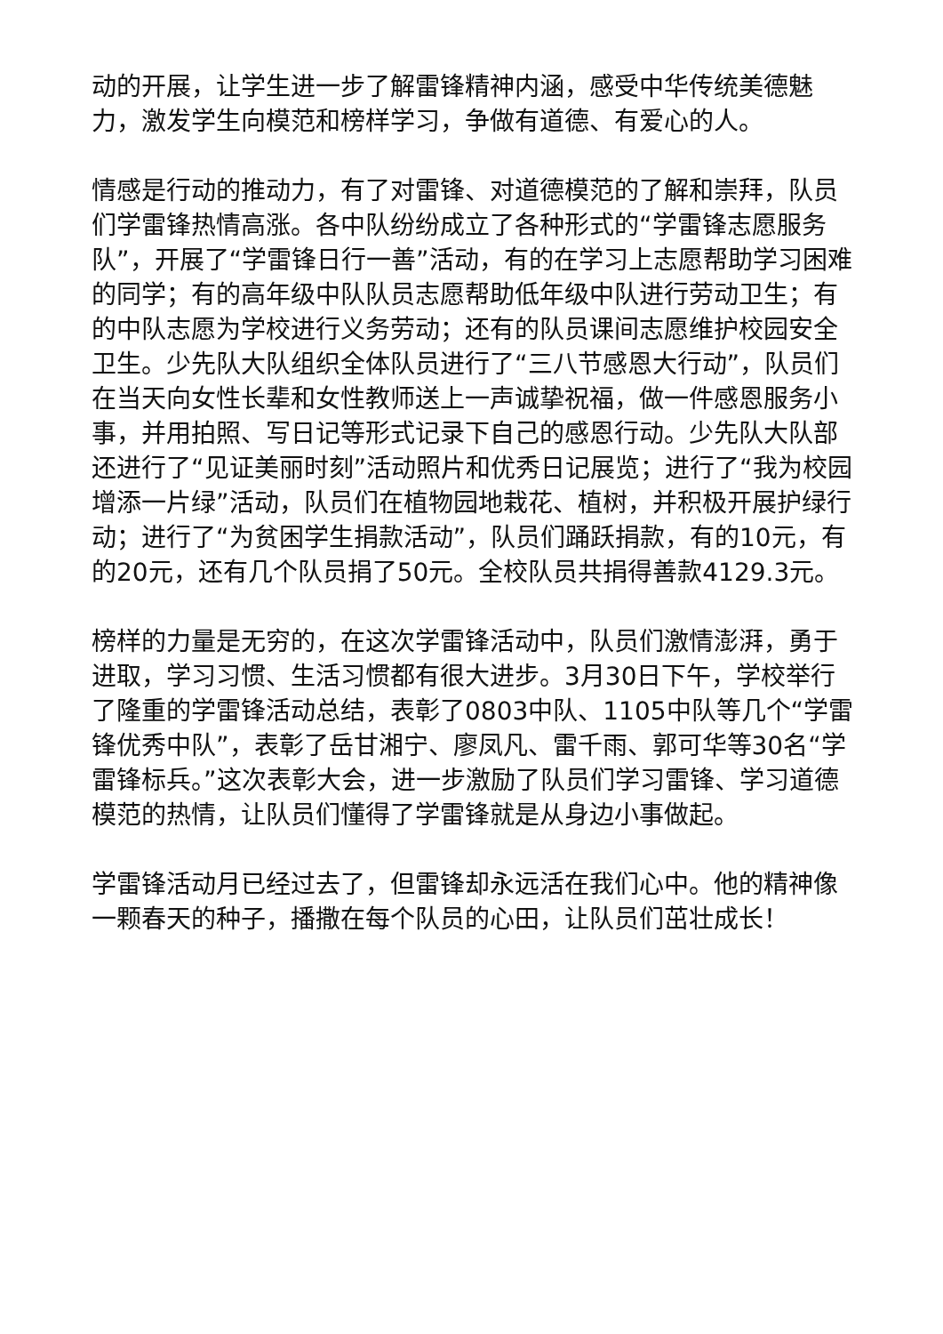动的开展，让学生进一步了解雷锋精神内涵，感受中华传统美德魅力，激发学生向模范和榜样学习，争做有道德、有爱心的人。
情感是行动的推动力，有了对雷锋、对道德模范的了解和崇拜，队员们学雷锋热情高涨。各中队纷纷成立了各种形式的“学雷锋志愿服务队”，开展了“学雷锋日行一善”活动，有的在学习上志愿帮助学习困难的同学；有的高年级中队队员志愿帮助低年级中队进行劳动卫生；有的中队志愿为学校进行义务劳动；还有的队员课间志愿维护校园安全卫生。少先队大队组织全体队员进行了“三八节感恩大行动”，队员们在当天向女性长辈和女性教师送上一声诚挚祝福，做一件感恩服务小事，并用拍照、写日记等形式记录下自己的感恩行动。少先队大队部还进行了“见证美丽时刻”活动照片和优秀日记展览；进行了“我为校园增添一片绿”活动，队员们在植物园地栽花、植树，并积极开展护绿行动；进行了“为贫困学生捐款活动”，队员们踊跃捐款，有的10元，有的20元，还有几个队员捐了50元。全校队员共捐得善款4129.3元。
榜样的力量是无穷的，在这次学雷锋活动中，队员们激情澎湃，勇于进取，学习习惯、生活习惯都有很大进步。3月30日下午，学校举行了隆重的学雷锋活动总结，表彰了0803中队、1105中队等几个“学雷锋优秀中队”，表彰了岳甘湘宁、廖凤凡、雷千雨、郭可华等30名“学雷锋标兵。”这次表彰大会，进一步激励了队员们学习雷锋、学习道德模范的热情，让队员们懂得了学雷锋就是从身边小事做起。
学雷锋活动月已经过去了，但雷锋却永远活在我们心中。他的精神像一颗春天的种子，播撒在每个队员的心田，让队员们茁壮成长！